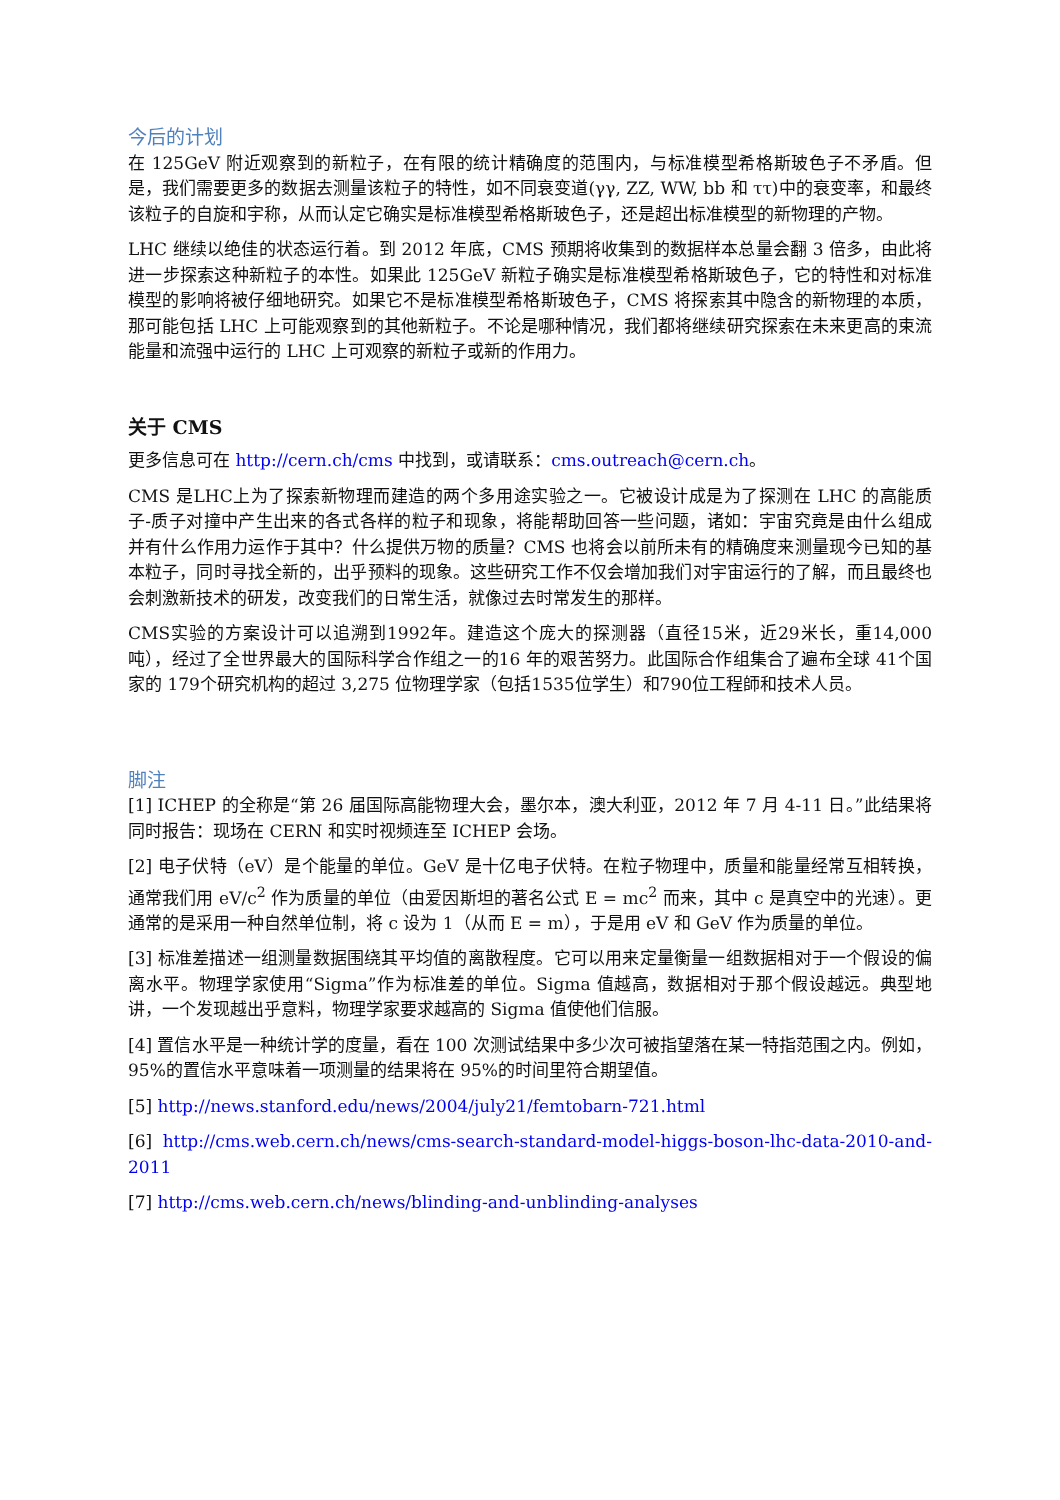今后的计划
在 125GeV 附近观察到的新粒子，在有限的统计精确度的范围内，与标准模型希格斯玻色子不矛盾。但是，我们需要更多的数据去测量该粒子的特性，如不同衰变道(γγ, ZZ, WW, bb 和 ττ)中的衰变率，和最终该粒子的自旋和宇称，从而认定它确实是标准模型希格斯玻色子，还是超出标准模型的新物理的产物。
LHC 继续以绝佳的状态运行着。到 2012 年底，CMS 预期将收集到的数据样本总量会翻 3 倍多，由此将进一步探索这种新粒子的本性。如果此 125GeV 新粒子确实是标准模型希格斯玻色子，它的特性和对标准模型的影响将被仔细地研究。如果它不是标准模型希格斯玻色子，CMS 将探索其中隐含的新物理的本质，那可能包括 LHC 上可能观察到的其他新粒子。不论是哪种情况，我们都将继续研究探索在未来更高的束流能量和流强中运行的 LHC 上可观察的新粒子或新的作用力。
关于 CMS
更多信息可在 http://cern.ch/cms 中找到，或请联系：cms.outreach@cern.ch。
CMS 是LHC上为了探索新物理而建造的两个多用途实验之一。它被设计成是为了探测在 LHC 的高能质子-质子对撞中产生出来的各式各样的粒子和现象，将能帮助回答一些问题，诸如：宇宙究竟是由什么组成并有什么作用力运作于其中？什么提供万物的质量？CMS 也将会以前所未有的精确度来测量现今已知的基本粒子，同时寻找全新的，出乎预料的现象。这些研究工作不仅会增加我们对宇宙运行的了解，而且最终也会刺激新技术的研发，改变我们的日常生活，就像过去时常发生的那样。
CMS实验的方案设计可以追溯到1992年。建造这个庞大的探测器（直径15米，近29米长，重14,000吨），经过了全世界最大的国际科学合作组之一的16 年的艰苦努力。此国际合作组集合了遍布全球 41个国家的 179个研究机构的超过 3,275 位物理学家（包括1535位学生）和790位工程師和技术人员。
脚注
[1] ICHEP 的全称是“第 26 届国际高能物理大会，墨尔本，澳大利亚，2012 年 7 月 4-11 日。”此结果将同时报告：现场在 CERN 和实时视频连至 ICHEP 会场。
[2] 电子伏特（eV）是个能量的单位。GeV 是十亿电子伏特。在粒子物理中，质量和能量经常互相转换，通常我们用 eV/c<sup>2</sup> 作为质量的单位（由爱因斯坦的著名公式 E = mc<sup>2</sup> 而来，其中 c 是真空中的光速）。更通常的是采用一种自然单位制，将 c 设为 1（从而 E = m），于是用 eV 和 GeV 作为质量的单位。
[3] 标准差描述一组测量数据围绕其平均值的离散程度。它可以用来定量衡量一组数据相对于一个假设的偏离水平。物理学家使用“Sigma”作为标准差的单位。Sigma 值越高，数据相对于那个假设越远。典型地讲，一个发现越出乎意料，物理学家要求越高的 Sigma 值使他们信服。
[4] 置信水平是一种统计学的度量，看在 100 次测试结果中多少次可被指望落在某一特指范围之内。例如，95%的置信水平意味着一项测量的结果将在 95%的时间里符合期望值。
[5] http://news.stanford.edu/news/2004/july21/femtobarn-721.html
[6] http://cms.web.cern.ch/news/cms-search-standard-model-higgs-boson-lhc-data-2010-and-2011
[7] http://cms.web.cern.ch/news/blinding-and-unblinding-analyses